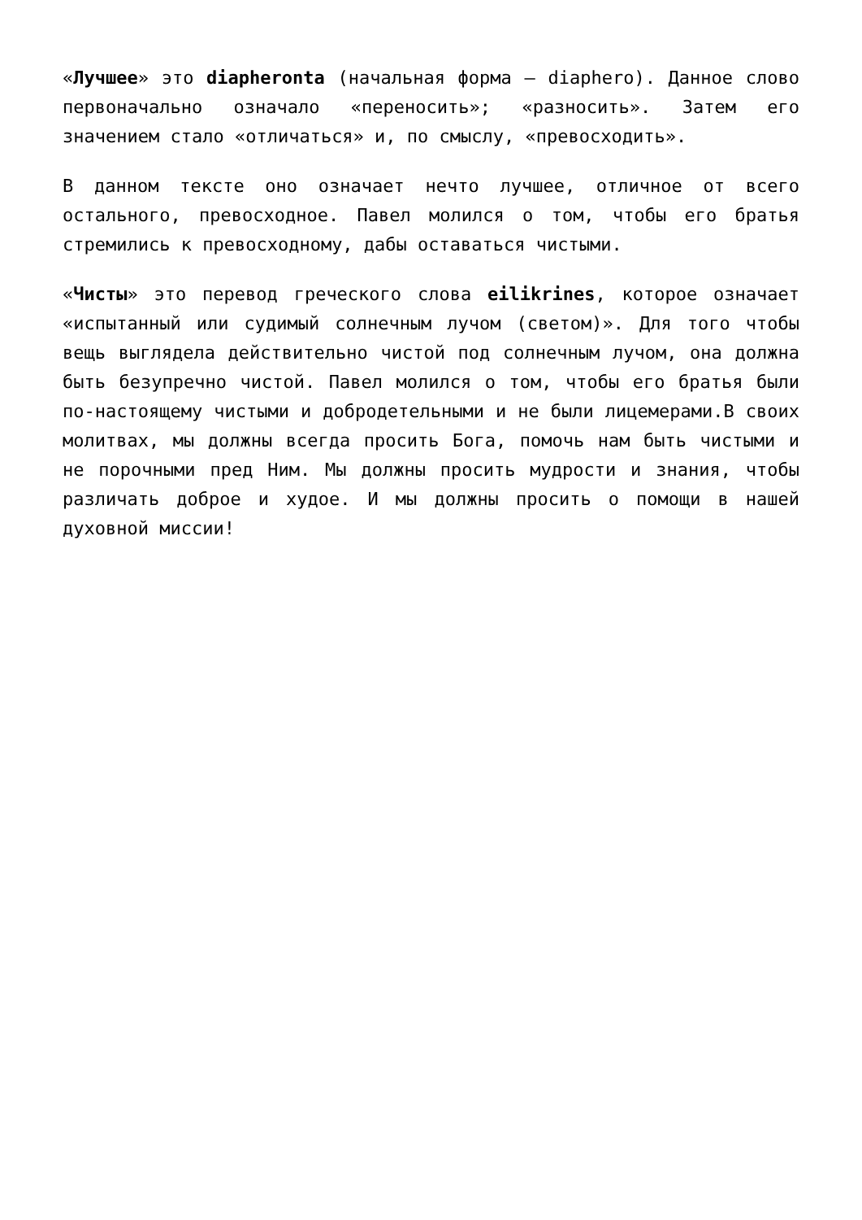«Лучшее» это diapheronta (начальная форма – diaphero). Данное слово первоначально означало «переносить»; «разносить». Затем его значением стало «отличаться» и, по смыслу, «превосходить».
В данном тексте оно означает нечто лучшее, отличное от всего остального, превосходное. Павел молился о том, чтобы его братья стремились к превосходному, дабы оставаться чистыми.
«Чисты» это перевод греческого слова eilikrines, которое означает «испытанный или судимый солнечным лучом (светом)». Для того чтобы вещь выглядела действительно чистой под солнечным лучом, она должна быть безупречно чистой. Павел молился о том, чтобы его братья были по-настоящему чистыми и добродетельными и не были лицемерами.В своих молитвах, мы должны всегда просить Бога, помочь нам быть чистыми и не порочными пред Ним. Мы должны просить мудрости и знания, чтобы различать доброе и худое. И мы должны просить о помощи в нашей духовной миссии!